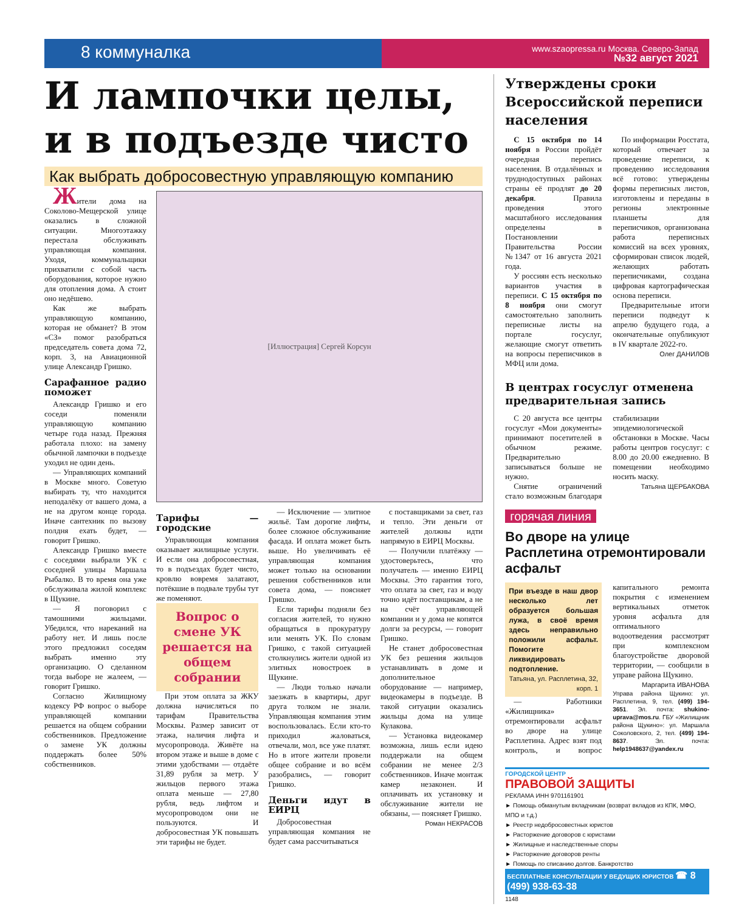8 коммуналка
www.szaopressa.ru Москва. Северо-Запад
№32 август 2021
И лампочки целы,
и в подъезде чисто
Как выбрать добросовестную управляющую компанию
Жители дома на Соколово-Мещерской улице оказались в сложной ситуации. Многоэтажку перестала обслуживать управляющая компания. Уходя, коммунальщики прихватили с собой часть оборудования, которое нужно для отопления дома. А стоит оно недёшево.
Как же выбрать управляющую компанию, которая не обманет? В этом «СЗ» помог разобраться председатель совета дома 72, корп. 3, на Авиационной улице Александр Гришко.
Сарафанное радио поможет
Александр Гришко и его соседи поменяли управляющую компанию четыре года назад. Прежняя работала плохо: на замену обычной лампочки в подъезде уходил не один день.
— Управляющих компаний в Москве много. Советую выбирать ту, что находится неподалёку от вашего дома, а не на другом конце города. Иначе сантехник по вызову полдня ехать будет, — говорит Гришко.
Александр Гришко вместе с соседями выбрали УК с соседней улицы Маршала Рыбалко. В то время она уже обслуживала жилой комплекс в Щукине.
— Я поговорил с тамошними жильцами. Убедился, что нареканий на работу нет. И лишь после этого предложил соседям выбрать именно эту организацию. О сделанном тогда выборе не жалеем, — говорит Гришко.
Согласно Жилищному кодексу РФ вопрос о выборе управляющей компании решается на общем собрании собственников. Предложение о замене УК должны поддержать более 50% собственников.
[Иллюстрация] Сергей Корсун
Тарифы — городские
Управляющая компания оказывает жилищные услуги. И если она добросовестная, то в подъездах будет чисто, кровлю вовремя залатают, потёкшие в подвале трубы тут же поменяют.
Вопрос о смене УК решается на общем собрании
При этом оплата за ЖКУ должна начисляться по тарифам Правительства Москвы. Размер зависит от этажа, наличия лифта и мусоропровода. Живёте на втором этаже и выше в доме с этими удобствами — отдаёте 31,89 рубля за метр. У жильцов первого этажа оплата меньше — 27,80 рубля, ведь лифтом и мусоропроводом они не пользуются. И добросовестная УК повышать эти тарифы не будет.
— Исключение — элитное жильё. Там дорогие лифты, более сложное обслуживание фасада. И оплата может быть выше. Но увеличивать её управляющая компания может только на основании решения собственников или совета дома, — поясняет Гришко.
Если тарифы подняли без согласия жителей, то нужно обращаться в прокуратуру или менять УК. По словам Гришко, с такой ситуацией столкнулись жители одной из элитных новостроек в Щукине.
— Люди только начали заезжать в квартиры, друг друга толком не знали. Управляющая компания этим воспользовалась. Если кто-то приходил жаловаться, отвечали, мол, все уже платят. Но в итоге жители провели общее собрание и во всём разобрались, — говорит Гришко.
Деньги идут в ЕИРЦ
Добросовестная управляющая компания не будет сама рассчитываться
с поставщиками за свет, газ и тепло. Эти деньги от жителей должны идти напрямую в ЕИРЦ Москвы.
— Получили платёжку — удостоверьтесь, что получатель — именно ЕИРЦ Москвы. Это гарантия того, что оплата за свет, газ и воду точно идёт поставщикам, а не на счёт управляющей компании и у дома не копятся долги за ресурсы, — говорит Гришко.
Не станет добросовестная УК без решения жильцов устанавливать в доме и дополнительное оборудование — например, видеокамеры в подъезде. В такой ситуации оказались жильцы дома на улице Кулакова.
— Установка видеокамер возможна, лишь если идею поддержали на общем собрании не менее 2/3 собственников. Иначе монтаж камер незаконен. И оплачивать их установку и обслуживание жители не обязаны, — поясняет Гришко.
Роман НЕКРАСОВ
Утверждены сроки Всероссийской переписи населения
С 15 октября по 14 ноября в России пройдёт очередная перепись населения. В отдалённых и труднодоступных районах страны её продлят до 20 декабря. Правила проведения этого масштабного исследования определены в Постановлении Правительства России №1347 от 16 августа 2021 года.
У россиян есть несколько вариантов участия в переписи. С 15 октября по 8 ноября они смогут самостоятельно заполнить переписные листы на портале госуслуг, желающие смогут ответить на вопросы переписчиков в МФЦ или дома.
По информации Росстата, который отвечает за проведение переписи, к проведению исследования всё готово: утверждены формы переписных листов, изготовлены и переданы в регионы электронные планшеты для переписчиков, организована работа переписных комиссий на всех уровнях, сформирован список людей, желающих работать переписчиками, создана цифровая картографическая основа переписи.
Предварительные итоги переписи подведут к апрелю будущего года, а окончательные опубликуют в IV квартале 2022-го.
Олег ДАНИЛОВ
В центрах госуслуг отменена предварительная запись
С 20 августа все центры госуслуг «Мои документы» принимают посетителей в обычном режиме. Предварительно записываться больше не нужно.
Снятие ограничений стало возможным благодаря стабилизации эпидемиологической обстановки в Москве. Часы работы центров госуслуг: с 8.00 до 20.00 ежедневно. В помещении необходимо носить маску.
Татьяна ЩЕРБАКОВА
горячая линия
Во дворе на улице Расплетина отремонтировали асфальт
При въезде в наш двор несколько лет образуется большая лужа, в своё время здесь неправильно положили асфальт. Помогите ликвидировать подтопление.
Татьяна, ул. Расплетина, 32, корп. 1
— Работники «Жилищника» отремонтировали асфальт во дворе на улице Расплетина. Адрес взят под контроль, и вопрос капитального ремонта покрытия с изменением вертикальных отметок уровня асфальта для оптимального водоотведения рассмотрят при комплексном благоустройстве дворовой территории, — сообщили в управе района Щукино.
Маргарита ИВАНОВА
Управа района Щукино: ул. Расплетина, 9, тел. (499) 194-3651. Эл. почта: shukino-uprava@mos.ru. ГБУ «Жилищник района Щукино»: ул. Маршала Соколовского, 2, тел. (499) 194-8637. Эл. почта: help1948637@yandex.ru
ГОРОДСКОЙ ЦЕНТР
ПРАВОВОЙ ЗАЩИТЫ
РЕКЛАМА ИНН 9701161901
► Помощь обманутым вкладчикам (возврат вкладов из КПК, МФО, МПО и т.д.)
► Реестр недобросовестных юристов
► Расторжение договоров с юристами
► Жилищные и наследственные споры
► Расторжение договоров ренты
► Помощь по списанию долгов. Банкротство
БЕСПЛАТНЫЕ КОНСУЛЬТАЦИИ У ВЕДУЩИХ ЮРИСТОВ ☎ 8 (499) 938-63-38
1148